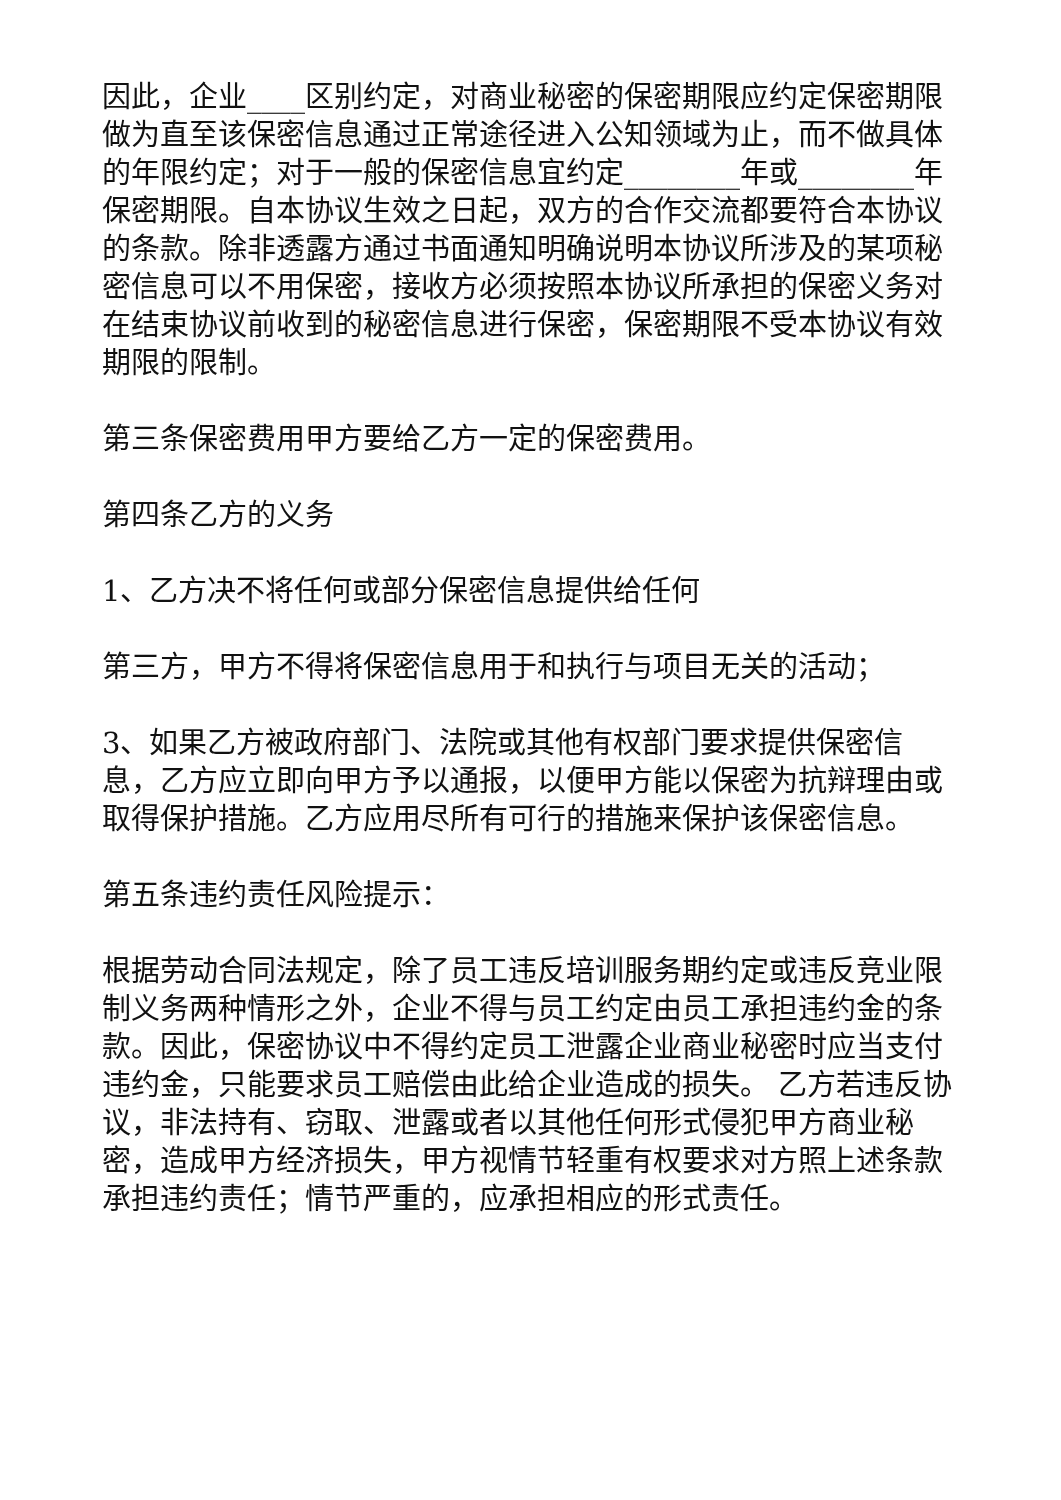因此，企业____区别约定，对商业秘密的保密期限应约定保密期限做为直至该保密信息通过正常途径进入公知领域为止，而不做具体的年限约定；对于一般的保密信息宜约定________年或________年保密期限。自本协议生效之日起，双方的合作交流都要符合本协议的条款。除非透露方通过书面通知明确说明本协议所涉及的某项秘密信息可以不用保密，接收方必须按照本协议所承担的保密义务对在结束协议前收到的秘密信息进行保密，保密期限不受本协议有效期限的限制。
第三条保密费用甲方要给乙方一定的保密费用。
第四条乙方的义务
1、乙方决不将任何或部分保密信息提供给任何
第三方，甲方不得将保密信息用于和执行与项目无关的活动；
3、如果乙方被政府部门、法院或其他有权部门要求提供保密信息，乙方应立即向甲方予以通报，以便甲方能以保密为抗辩理由或取得保护措施。乙方应用尽所有可行的措施来保护该保密信息。
第五条违约责任风险提示：
根据劳动合同法规定，除了员工违反培训服务期约定或违反竞业限制义务两种情形之外，企业不得与员工约定由员工承担违约金的条款。因此，保密协议中不得约定员工泄露企业商业秘密时应当支付违约金，只能要求员工赔偿由此给企业造成的损失。 乙方若违反协议，非法持有、窃取、泄露或者以其他任何形式侵犯甲方商业秘密，造成甲方经济损失，甲方视情节轻重有权要求对方照上述条款承担违约责任；情节严重的，应承担相应的形式责任。